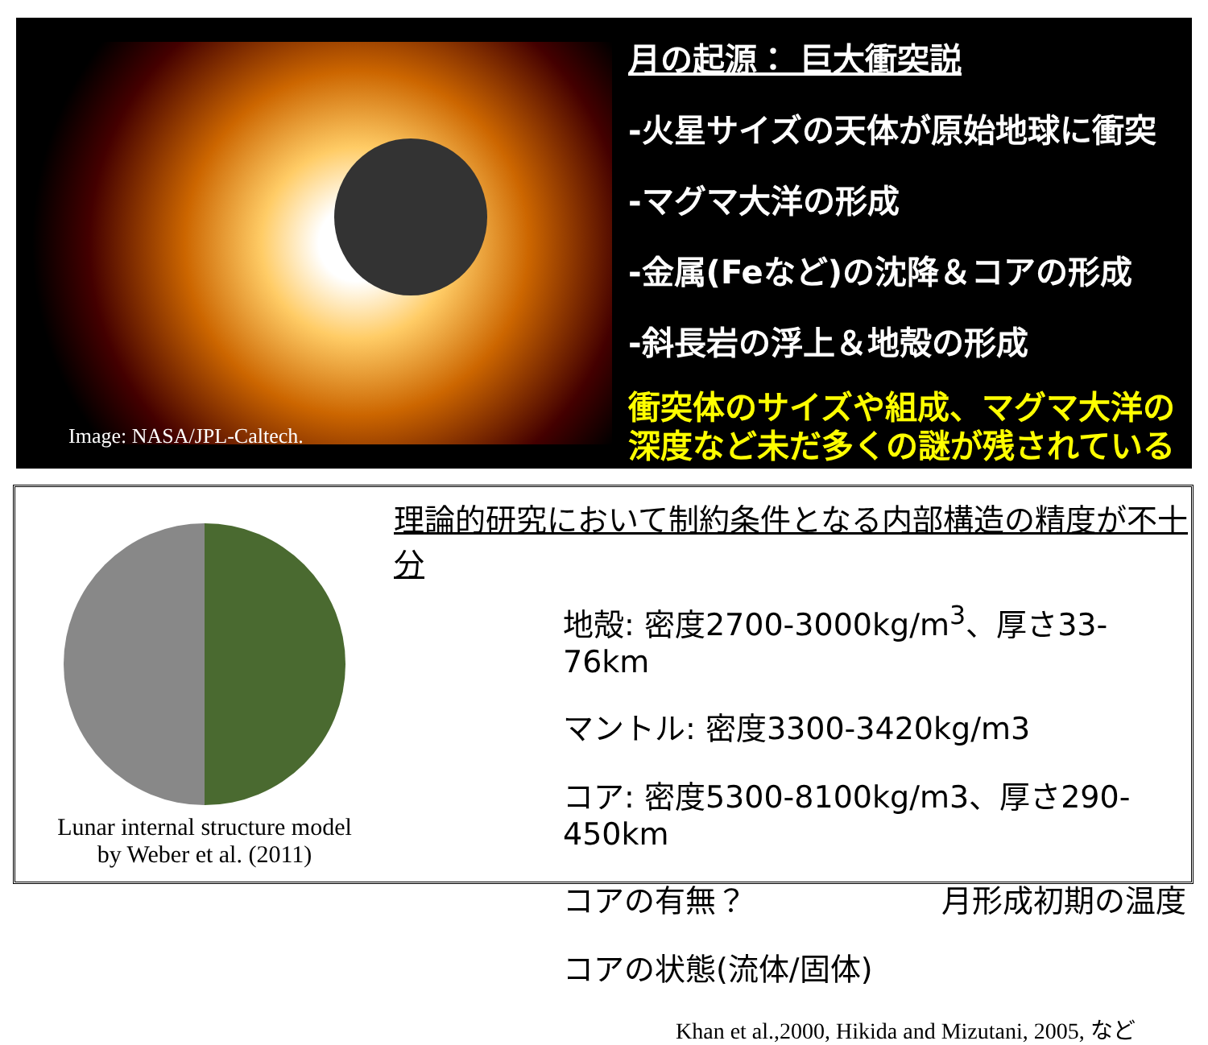Image: NASA/JPL-Caltech.
月の起源： 巨大衝突説
-火星サイズの天体が原始地球に衝突
-マグマ大洋の形成
-金属(Feなど)の沈降＆コアの形成
-斜長岩の浮上＆地殻の形成
衝突体のサイズや組成、マグマ大洋の
深度など未だ多くの謎が残されている
mantle partial melt fluid outer core solid inner core 240 km 330 km 480 km
Lunar internal structure model
by Weber et al. (2011)
理論的研究において制約条件となる内部構造の精度が不十分
地殻: 密度2700-3000kg/m<sup>3</sup>、厚さ33-76km
マントル: 密度3300-3420kg/m3
コア: 密度5300-8100kg/m3、厚さ290-450km
コアの有無？ 月形成初期の温度
コアの状態(流体/固体)
Khan et al.,2000, Hikida and Mizutani, 2005, など